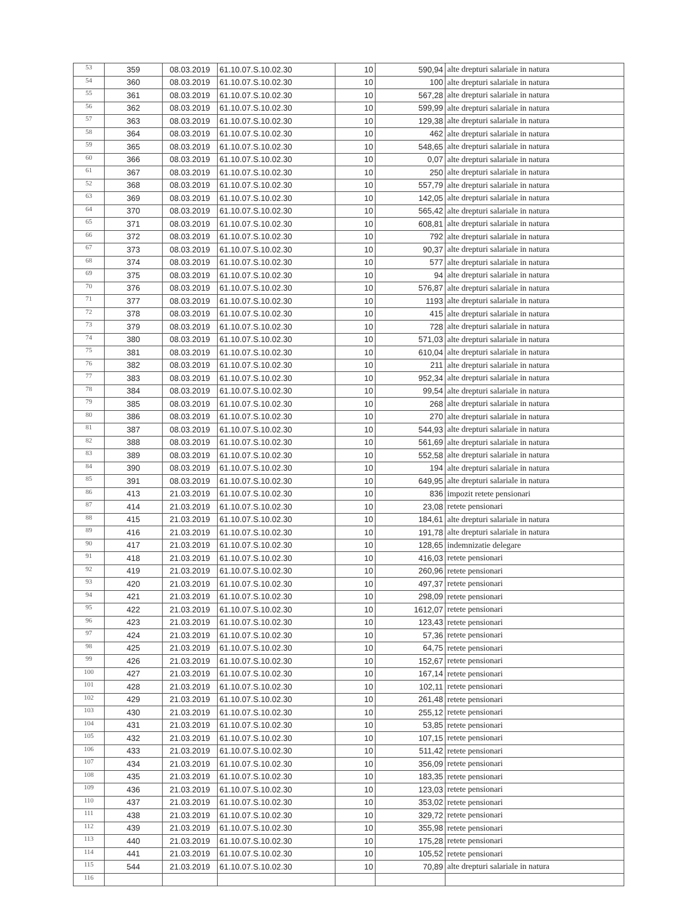| 53 | 359 | 08.03.2019 | 61.10.07.S.10.02.30 | 10 | 590,94 | alte drepturi salariale in natura |
| 54 | 360 | 08.03.2019 | 61.10.07.S.10.02.30 | 10 | 100 | alte drepturi salariale in natura |
| 55 | 361 | 08.03.2019 | 61.10.07.S.10.02.30 | 10 | 567,28 | alte drepturi salariale in natura |
| 56 | 362 | 08.03.2019 | 61.10.07.S.10.02.30 | 10 | 599,99 | alte drepturi salariale in natura |
| 57 | 363 | 08.03.2019 | 61.10.07.S.10.02.30 | 10 | 129,38 | alte drepturi salariale in natura |
| 58 | 364 | 08.03.2019 | 61.10.07.S.10.02.30 | 10 | 462 | alte drepturi salariale in natura |
| 59 | 365 | 08.03.2019 | 61.10.07.S.10.02.30 | 10 | 548,65 | alte drepturi salariale in natura |
| 60 | 366 | 08.03.2019 | 61.10.07.S.10.02.30 | 10 | 0,07 | alte drepturi salariale in natura |
| 61 | 367 | 08.03.2019 | 61.10.07.S.10.02.30 | 10 | 250 | alte drepturi salariale in natura |
| 52 | 368 | 08.03.2019 | 61.10.07.S.10.02.30 | 10 | 557,79 | alte drepturi salariale in natura |
| 63 | 369 | 08.03.2019 | 61.10.07.S.10.02.30 | 10 | 142,05 | alte drepturi salariale in natura |
| 64 | 370 | 08.03.2019 | 61.10.07.S.10.02.30 | 10 | 565,42 | alte drepturi salariale in natura |
| 65 | 371 | 08.03.2019 | 61.10.07.S.10.02.30 | 10 | 608,81 | alte drepturi salariale in natura |
| 66 | 372 | 08.03.2019 | 61.10.07.S.10.02.30 | 10 | 792 | alte drepturi salariale in natura |
| 67 | 373 | 08.03.2019 | 61.10.07.S.10.02.30 | 10 | 90,37 | alte drepturi salariale in natura |
| 68 | 374 | 08.03.2019 | 61.10.07.S.10.02.30 | 10 | 577 | alte drepturi salariale in natura |
| 69 | 375 | 08.03.2019 | 61.10.07.S.10.02.30 | 10 | 94 | alte drepturi salariale in natura |
| 70 | 376 | 08.03.2019 | 61.10.07.S.10.02.30 | 10 | 576,87 | alte drepturi salariale in natura |
| 71 | 377 | 08.03.2019 | 61.10.07.S.10.02.30 | 10 | 1193 | alte drepturi salariale in natura |
| 72 | 378 | 08.03.2019 | 61.10.07.S.10.02.30 | 10 | 415 | alte drepturi salariale in natura |
| 73 | 379 | 08.03.2019 | 61.10.07.S.10.02.30 | 10 | 728 | alte drepturi salariale in natura |
| 74 | 380 | 08.03.2019 | 61.10.07.S.10.02.30 | 10 | 571,03 | alte drepturi salariale in natura |
| 75 | 381 | 08.03.2019 | 61.10.07.S.10.02.30 | 10 | 610,04 | alte drepturi salariale in natura |
| 76 | 382 | 08.03.2019 | 61.10.07.S.10.02.30 | 10 | 211 | alte drepturi salariale in natura |
| 77 | 383 | 08.03.2019 | 61.10.07.S.10.02.30 | 10 | 952,34 | alte drepturi salariale in natura |
| 78 | 384 | 08.03.2019 | 61.10.07.S.10.02.30 | 10 | 99,54 | alte drepturi salariale in natura |
| 79 | 385 | 08.03.2019 | 61.10.07.S.10.02.30 | 10 | 268 | alte drepturi salariale in natura |
| 80 | 386 | 08.03.2019 | 61.10.07.S.10.02.30 | 10 | 270 | alte drepturi salariale in natura |
| 81 | 387 | 08.03.2019 | 61.10.07.S.10.02.30 | 10 | 544,93 | alte drepturi salariale in natura |
| 82 | 388 | 08.03.2019 | 61.10.07.S.10.02.30 | 10 | 561,69 | alte drepturi salariale in natura |
| 83 | 389 | 08.03.2019 | 61.10.07.S.10.02.30 | 10 | 552,58 | alte drepturi salariale in natura |
| 84 | 390 | 08.03.2019 | 61.10.07.S.10.02.30 | 10 | 194 | alte drepturi salariale in natura |
| 85 | 391 | 08.03.2019 | 61.10.07.S.10.02.30 | 10 | 649,95 | alte drepturi salariale in natura |
| 86 | 413 | 21.03.2019 | 61.10.07.S.10.02.30 | 10 | 836 | impozit retete pensionari |
| 87 | 414 | 21.03.2019 | 61.10.07.S.10.02.30 | 10 | 23,08 | retete pensionari |
| 88 | 415 | 21.03.2019 | 61.10.07.S.10.02.30 | 10 | 184,61 | alte drepturi salariale in natura |
| 89 | 416 | 21.03.2019 | 61.10.07.S.10.02.30 | 10 | 191,78 | alte drepturi salariale in natura |
| 90 | 417 | 21.03.2019 | 61.10.07.S.10.02.30 | 10 | 128,65 | indemnizatie delegare |
| 91 | 418 | 21.03.2019 | 61.10.07.S.10.02.30 | 10 | 416,03 | retete pensionari |
| 92 | 419 | 21.03.2019 | 61.10.07.S.10.02.30 | 10 | 260,96 | retete pensionari |
| 93 | 420 | 21.03.2019 | 61.10.07.S.10.02.30 | 10 | 497,37 | retete pensionari |
| 94 | 421 | 21.03.2019 | 61.10.07.S.10.02.30 | 10 | 298,09 | retete pensionari |
| 95 | 422 | 21.03.2019 | 61.10.07.S.10.02.30 | 10 | 1612,07 | retete pensionari |
| 96 | 423 | 21.03.2019 | 61.10.07.S.10.02.30 | 10 | 123,43 | retete pensionari |
| 97 | 424 | 21.03.2019 | 61.10.07.S.10.02.30 | 10 | 57,36 | retete pensionari |
| 98 | 425 | 21.03.2019 | 61.10.07.S.10.02.30 | 10 | 64,75 | retete pensionari |
| 99 | 426 | 21.03.2019 | 61.10.07.S.10.02.30 | 10 | 152,67 | retete pensionari |
| 100 | 427 | 21.03.2019 | 61.10.07.S.10.02.30 | 10 | 167,14 | retete pensionari |
| 101 | 428 | 21.03.2019 | 61.10.07.S.10.02.30 | 10 | 102,11 | retete pensionari |
| 102 | 429 | 21.03.2019 | 61.10.07.S.10.02.30 | 10 | 261,48 | retete pensionari |
| 103 | 430 | 21.03.2019 | 61.10.07.S.10.02.30 | 10 | 255,12 | retete pensionari |
| 104 | 431 | 21.03.2019 | 61.10.07.S.10.02.30 | 10 | 53,85 | retete pensionari |
| 105 | 432 | 21.03.2019 | 61.10.07.S.10.02.30 | 10 | 107,15 | retete pensionari |
| 106 | 433 | 21.03.2019 | 61.10.07.S.10.02.30 | 10 | 511,42 | retete pensionari |
| 107 | 434 | 21.03.2019 | 61.10.07.S.10.02.30 | 10 | 356,09 | retete pensionari |
| 108 | 435 | 21.03.2019 | 61.10.07.S.10.02.30 | 10 | 183,35 | retete pensionari |
| 109 | 436 | 21.03.2019 | 61.10.07.S.10.02.30 | 10 | 123,03 | retete pensionari |
| 110 | 437 | 21.03.2019 | 61.10.07.S.10.02.30 | 10 | 353,02 | retete pensionari |
| 111 | 438 | 21.03.2019 | 61.10.07.S.10.02.30 | 10 | 329,72 | retete pensionari |
| 112 | 439 | 21.03.2019 | 61.10.07.S.10.02.30 | 10 | 355,98 | retete pensionari |
| 113 | 440 | 21.03.2019 | 61.10.07.S.10.02.30 | 10 | 175,28 | retete pensionari |
| 114 | 441 | 21.03.2019 | 61.10.07.S.10.02.30 | 10 | 105,52 | retete pensionari |
| 115 | 544 | 21.03.2019 | 61.10.07.S.10.02.30 | 10 | 70,89 | alte drepturi salariale in natura |
| 116 | | | | | | |